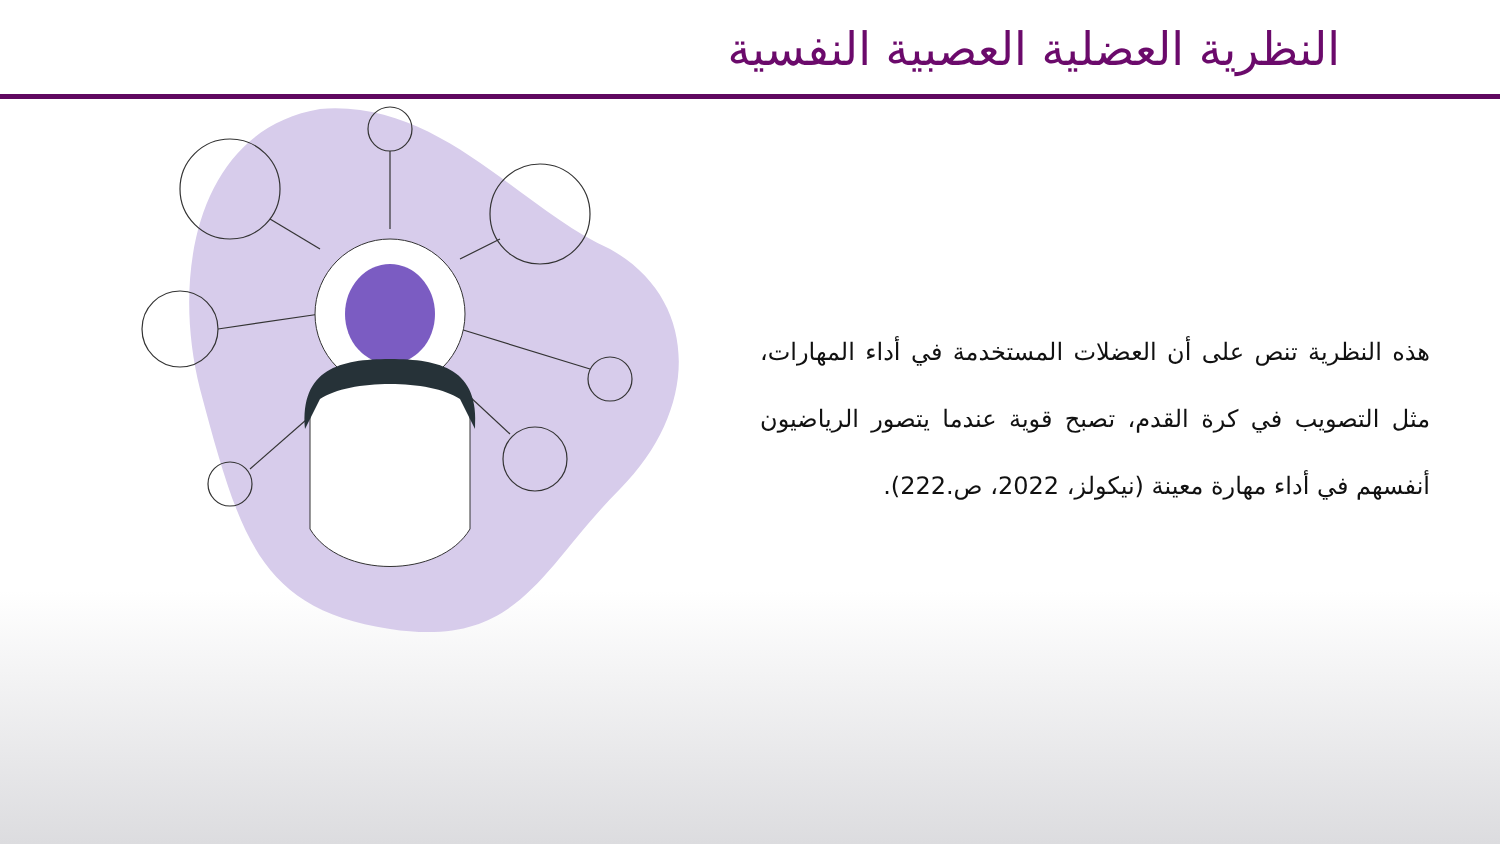النظرية العضلية العصبية النفسية
هذه النظرية تنص على أن العضلات المستخدمة في أداء المهارات، مثل التصويب في كرة القدم، تصبح قوية عندما يتصور الرياضيون أنفسهم في أداء مهارة معينة (نيكولز، 2022، ص.222).